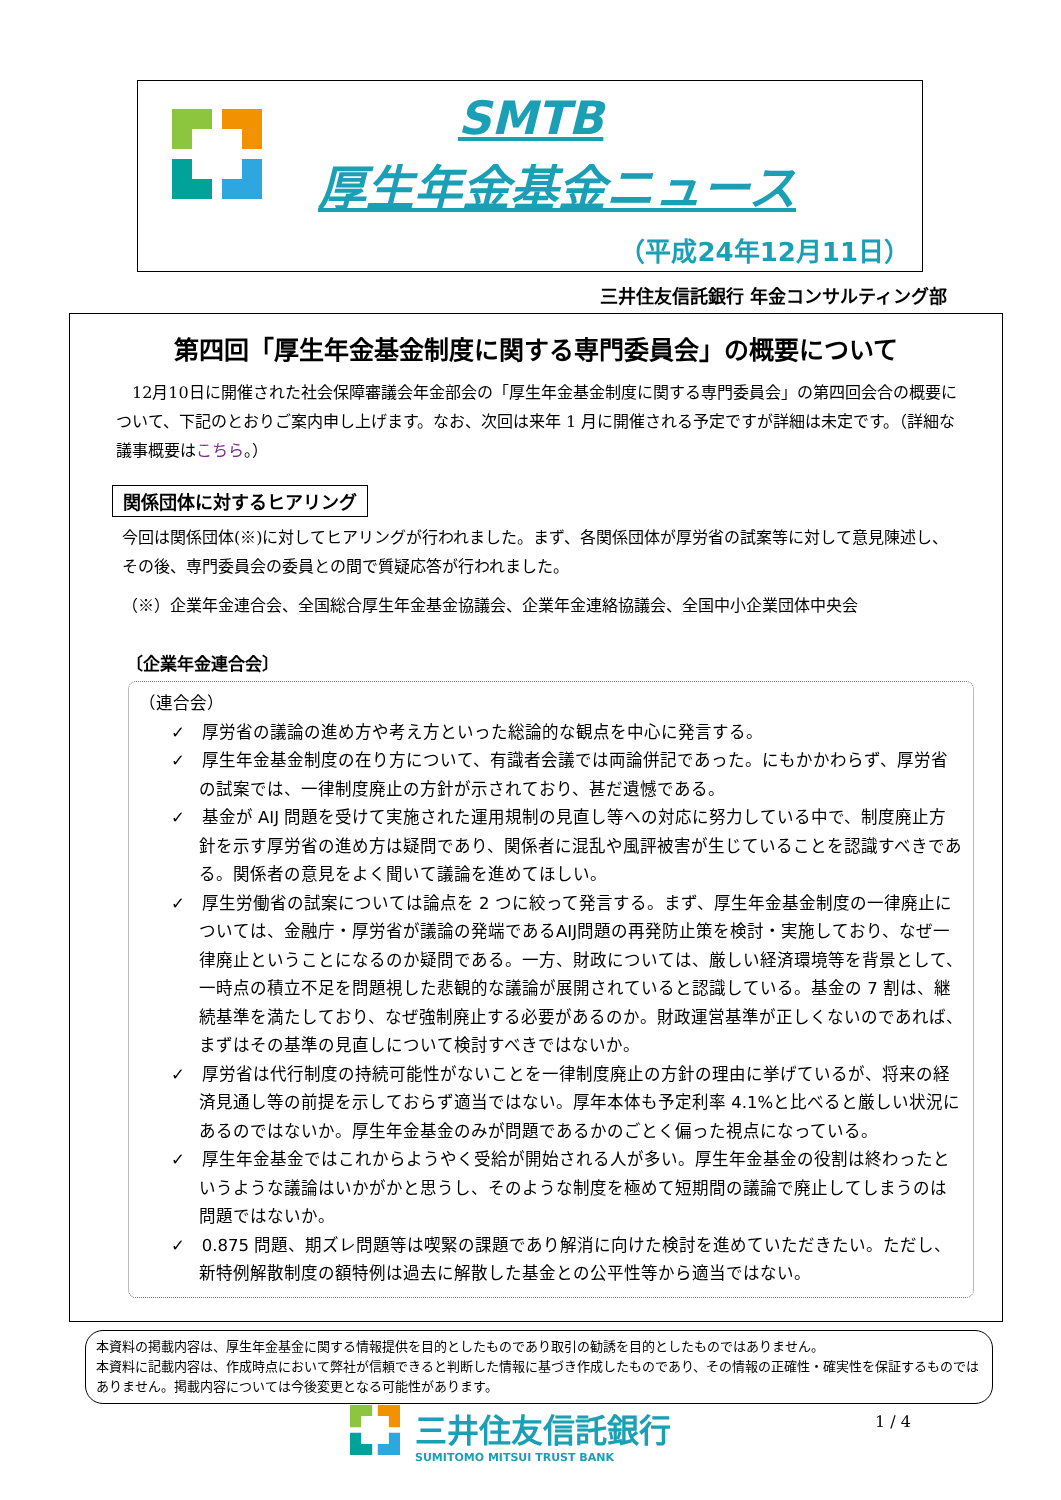SMTB
厚生年金基金ニュース
（平成24年12月11日）
三井住友信託銀行 年金コンサルティング部
第四回「厚生年金基金制度に関する専門委員会」の概要について
　12月10日に開催された社会保障審議会年金部会の「厚生年金基金制度に関する専門委員会」の第四回会合の概要について、下記のとおりご案内申し上げます。なお、次回は来年 1 月に開催される予定ですが詳細は未定です。（詳細な議事概要はこちら。）
関係団体に対するヒアリング
今回は関係団体(※)に対してヒアリングが行われました。まず、各関係団体が厚労省の試案等に対して意見陳述し、その後、専門委員会の委員との間で質疑応答が行われました。
（※）企業年金連合会、全国総合厚生年金基金協議会、企業年金連絡協議会、全国中小企業団体中央会
〔企業年金連合会〕
（連合会）
✓　厚労省の議論の進め方や考え方といった総論的な観点を中心に発言する。
✓　厚生年金基金制度の在り方について、有識者会議では両論併記であった。にもかかわらず、厚労省の試案では、一律制度廃止の方針が示されており、甚だ遺憾である。
✓　基金が AIJ 問題を受けて実施された運用規制の見直し等への対応に努力している中で、制度廃止方針を示す厚労省の進め方は疑問であり、関係者に混乱や風評被害が生じていることを認識すべきである。関係者の意見をよく聞いて議論を進めてほしい。
✓　厚生労働省の試案については論点を 2 つに絞って発言する。まず、厚生年金基金制度の一律廃止については、金融庁・厚労省が議論の発端であるAIJ問題の再発防止策を検討・実施しており、なぜ一律廃止ということになるのか疑問である。一方、財政については、厳しい経済環境等を背景として、一時点の積立不足を問題視した悲観的な議論が展開されていると認識している。基金の 7 割は、継続基準を満たしており、なぜ強制廃止する必要があるのか。財政運営基準が正しくないのであれば、まずはその基準の見直しについて検討すべきではないか。
✓　厚労省は代行制度の持続可能性がないことを一律制度廃止の方針の理由に挙げているが、将来の経済見通し等の前提を示しておらず適当ではない。厚年本体も予定利率 4.1%と比べると厳しい状況にあるのではないか。厚生年金基金のみが問題であるかのごとく偏った視点になっている。
✓　厚生年金基金ではこれからようやく受給が開始される人が多い。厚生年金基金の役割は終わったというような議論はいかがかと思うし、そのような制度を極めて短期間の議論で廃止してしまうのは問題ではないか。
✓　0.875 問題、期ズレ問題等は喫緊の課題であり解消に向けた検討を進めていただきたい。ただし、新特例解散制度の額特例は過去に解散した基金との公平性等から適当ではない。
本資料の掲載内容は、厚生年金基金に関する情報提供を目的としたものであり取引の勧誘を目的としたものではありません。
本資料に記載内容は、作成時点において弊社が信頼できると判断した情報に基づき作成したものであり、その情報の正確性・確実性を保証するものではありません。掲載内容については今後変更となる可能性があります。
三井住友信託銀行
SUMITOMO MITSUI TRUST BANK
1 / 4